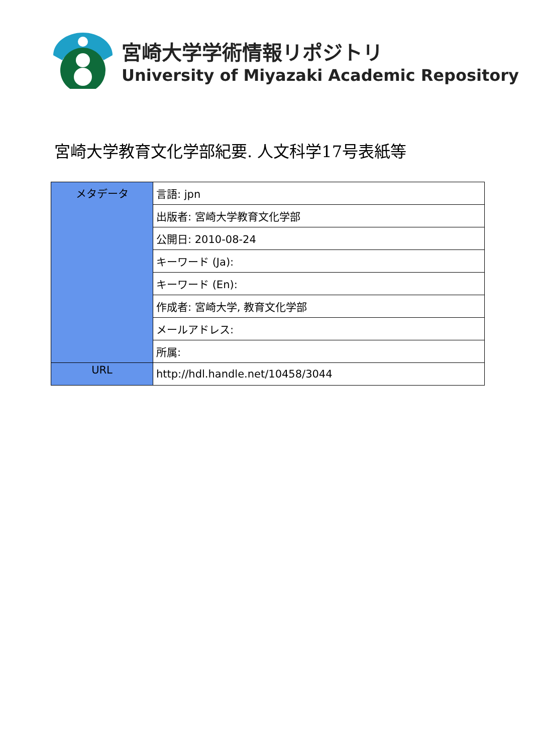宮崎大学学術情報リポジトリ
University of Miyazaki Academic Repository
宮崎大学教育文化学部紀要. 人文科学17号表紙等
| メタデータ | 言語: jpn |
| | 出版者: 宮崎大学教育文化学部 |
| | 公開日: 2010-08-24 |
| | キーワード (Ja): |
| | キーワード (En): |
| | 作成者: 宮崎大学, 教育文化学部 |
| | メールアドレス: |
| | 所属: |
| URL | http://hdl.handle.net/10458/3044 |